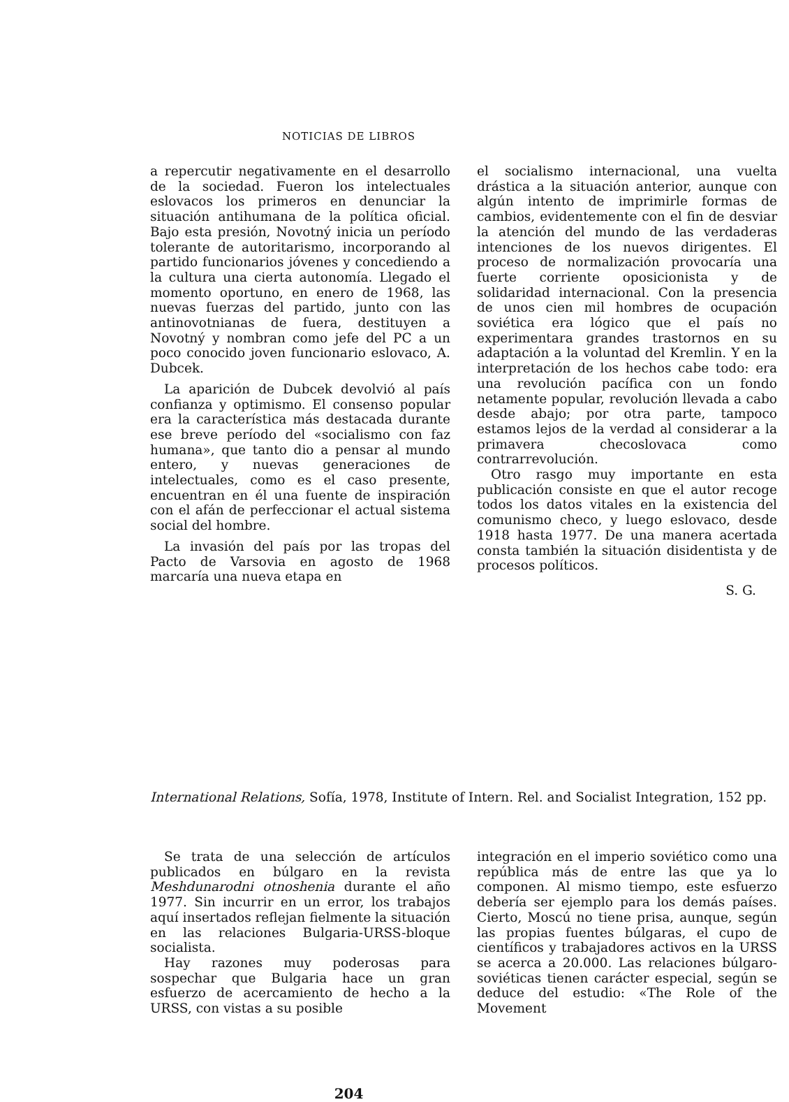NOTICIAS DE LIBROS
a repercutir negativamente en el desarrollo de la sociedad. Fueron los intelectuales eslovacos los primeros en denunciar la situación antihumana de la política oficial. Bajo esta presión, Novotný inicia un período tolerante de autoritarismo, incorporando al partido funcionarios jóvenes y concediendo a la cultura una cierta autonomía. Llegado el momento oportuno, en enero de 1968, las nuevas fuerzas del partido, junto con las antinovotnianas de fuera, destituyen a Novotný y nombran como jefe del PC a un poco conocido joven funcionario eslovaco, A. Dubcek.
La aparición de Dubcek devolvió al país confianza y optimismo. El consenso popular era la característica más destacada durante ese breve período del «socialismo con faz humana», que tanto dio a pensar al mundo entero, y nuevas generaciones de intelectuales, como es el caso presente, encuentran en él una fuente de inspiración con el afán de perfeccionar el actual sistema social del hombre.
La invasión del país por las tropas del Pacto de Varsovia en agosto de 1968 marcaría una nueva etapa en
el socialismo internacional, una vuelta drástica a la situación anterior, aunque con algún intento de imprimirle formas de cambios, evidentemente con el fin de desviar la atención del mundo de las verdaderas intenciones de los nuevos dirigentes. El proceso de normalización provocaría una fuerte corriente oposicionista y de solidaridad internacional. Con la presencia de unos cien mil hombres de ocupación soviética era lógico que el país no experimentara grandes trastornos en su adaptación a la voluntad del Kremlin. Y en la interpretación de los hechos cabe todo: era una revolución pacífica con un fondo netamente popular, revolución llevada a cabo desde abajo; por otra parte, tampoco estamos lejos de la verdad al considerar a la primavera checoslovaca como contrarrevolución.
Otro rasgo muy importante en esta publicación consiste en que el autor recoge todos los datos vitales en la existencia del comunismo checo, y luego eslovaco, desde 1918 hasta 1977. De una manera acertada consta también la situación disidentista y de procesos políticos.
S. G.
International Relations, Sofía, 1978, Institute of Intern. Rel. and Socialist Integration, 152 pp.
Se trata de una selección de artículos publicados en búlgaro en la revista Meshdunarodni otnoshenia durante el año 1977. Sin incurrir en un error, los trabajos aquí insertados reflejan fielmente la situación en las relaciones Bulgaria-URSS-bloque socialista.
Hay razones muy poderosas para sospechar que Bulgaria hace un gran esfuerzo de acercamiento de hecho a la URSS, con vistas a su posible
integración en el imperio soviético como una república más de entre las que ya lo componen. Al mismo tiempo, este esfuerzo debería ser ejemplo para los demás países. Cierto, Moscú no tiene prisa, aunque, según las propias fuentes búlgaras, el cupo de científicos y trabajadores activos en la URSS se acerca a 20.000. Las relaciones búlgaro-soviéticas tienen carácter especial, según se deduce del estudio: «The Role of the Movement
204